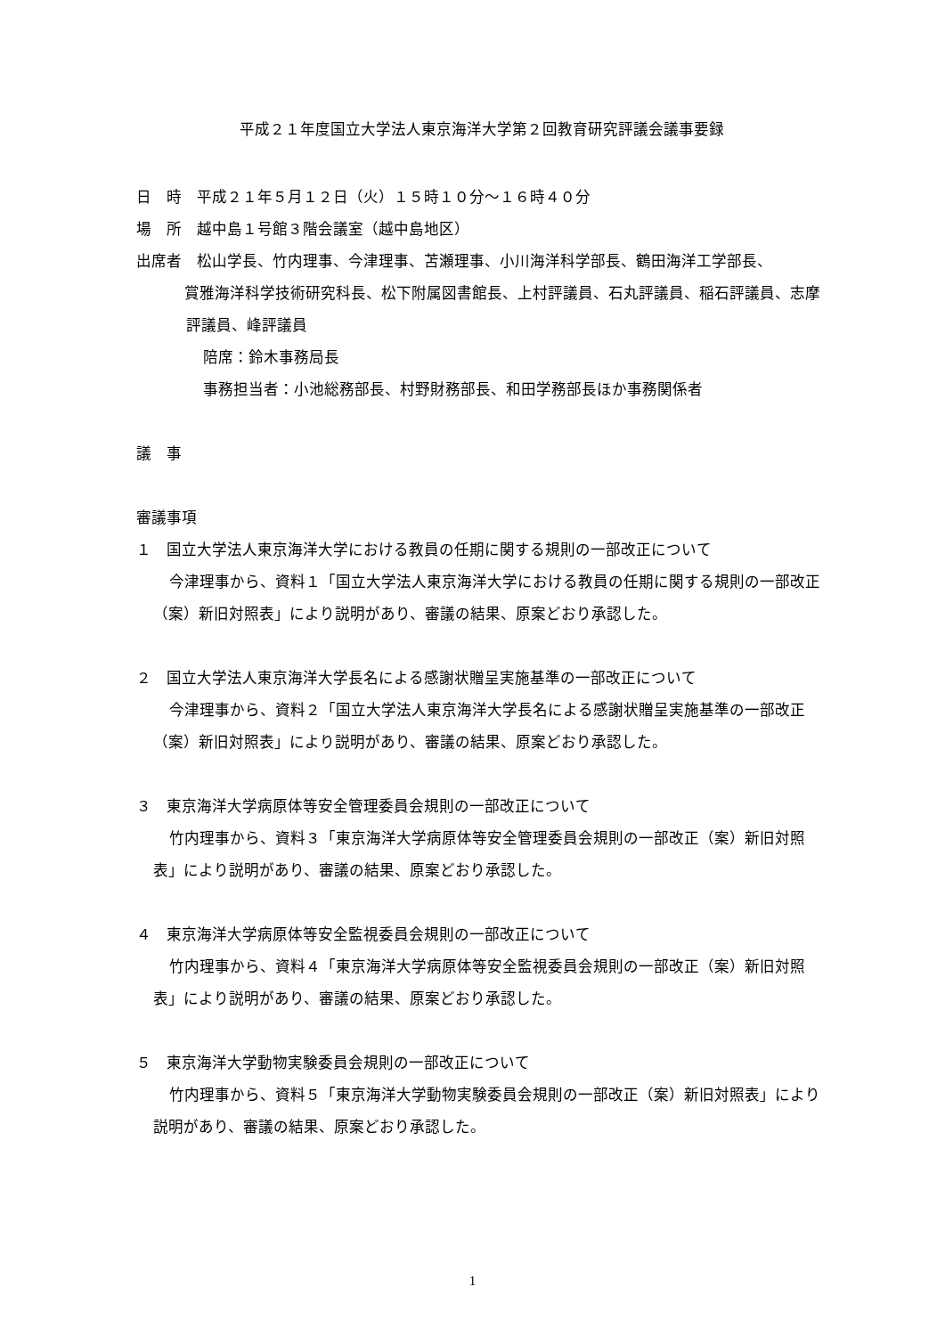平成２１年度国立大学法人東京海洋大学第２回教育研究評議会議事要録
日　時　平成２１年５月１２日（火）１５時１０分～１６時４０分
場　所　越中島１号館３階会議室（越中島地区）
出席者　松山学長、竹内理事、今津理事、苫瀬理事、小川海洋科学部長、鶴田海洋工学部長、
賞雅海洋科学技術研究科長、松下附属図書館長、上村評議員、石丸評議員、稲石評議員、志摩評議員、峰評議員
陪席：鈴木事務局長
事務担当者：小池総務部長、村野財務部長、和田学務部長ほか事務関係者
議　事
審議事項
１　国立大学法人東京海洋大学における教員の任期に関する規則の一部改正について
今津理事から、資料１「国立大学法人東京海洋大学における教員の任期に関する規則の一部改正（案）新旧対照表」により説明があり、審議の結果、原案どおり承認した。
２　国立大学法人東京海洋大学長名による感謝状贈呈実施基準の一部改正について
今津理事から、資料２「国立大学法人東京海洋大学長名による感謝状贈呈実施基準の一部改正（案）新旧対照表」により説明があり、審議の結果、原案どおり承認した。
３　東京海洋大学病原体等安全管理委員会規則の一部改正について
竹内理事から、資料３「東京海洋大学病原体等安全管理委員会規則の一部改正（案）新旧対照表」により説明があり、審議の結果、原案どおり承認した。
４　東京海洋大学病原体等安全監視委員会規則の一部改正について
竹内理事から、資料４「東京海洋大学病原体等安全監視委員会規則の一部改正（案）新旧対照表」により説明があり、審議の結果、原案どおり承認した。
５　東京海洋大学動物実験委員会規則の一部改正について
竹内理事から、資料５「東京海洋大学動物実験委員会規則の一部改正（案）新旧対照表」により説明があり、審議の結果、原案どおり承認した。
1